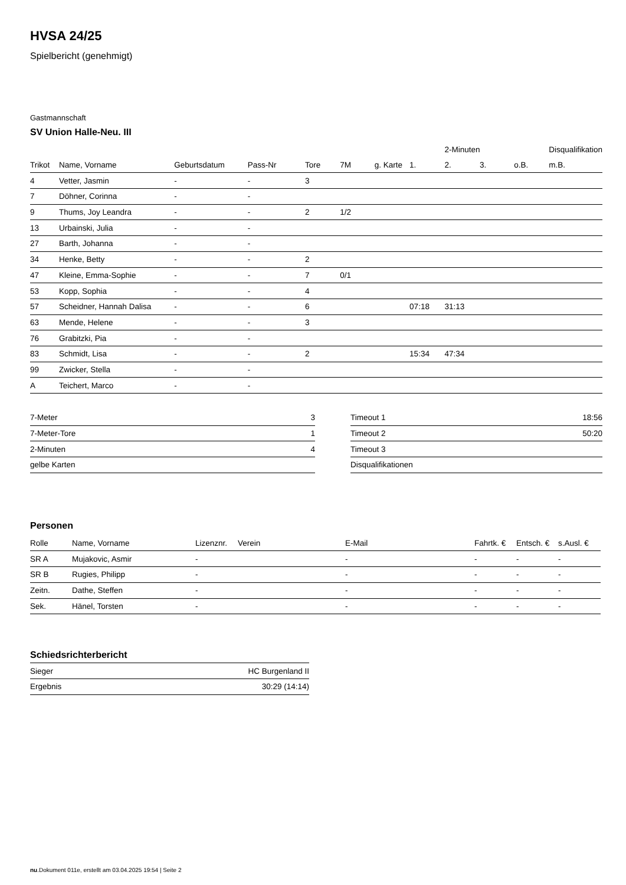HVSA 24/25
Spielbericht (genehmigt)
Gastmannschaft
SV Union Halle-Neu. III
| | | | | | | | | 2-Minuten | | | Disqualifikation |
| --- | --- | --- | --- | --- | --- | --- | --- | --- | --- | --- | --- |
| Trikot | Name, Vorname | Geburtsdatum | Pass-Nr | Tore | 7M | g. Karte | 1. | 2. | 3. | o.B. | m.B. |
| 4 | Vetter, Jasmin | - | - | 3 | | | | | | | |
| 7 | Döhner, Corinna | - | - | | | | | | | | |
| 9 | Thums, Joy Leandra | - | - | 2 | 1/2 | | | | | | |
| 13 | Urbainski, Julia | - | - | | | | | | | | |
| 27 | Barth, Johanna | - | - | | | | | | | | |
| 34 | Henke, Betty | - | - | 2 | | | | | | | |
| 47 | Kleine, Emma-Sophie | - | - | 7 | 0/1 | | | | | | |
| 53 | Kopp, Sophia | - | - | 4 | | | | | | | |
| 57 | Scheidner, Hannah Dalisa | - | - | 6 | | | 07:18 | 31:13 | | | |
| 63 | Mende, Helene | - | - | 3 | | | | | | | |
| 76 | Grabitzki, Pia | - | - | | | | | | | | |
| 83 | Schmidt, Lisa | - | - | 2 | | | 15:34 | 47:34 | | | |
| 99 | Zwicker, Stella | - | - | | | | | | | | |
| A | Teichert, Marco | - | - | | | | | | | | |
| 7-Meter | 3 |
| 7-Meter-Tore | 1 |
| 2-Minuten | 4 |
| gelbe Karten | |
| Timeout 1 | 18:56 |
| Timeout 2 | 50:20 |
| Timeout 3 | |
| Disqualifikationen | |
Personen
| Rolle | Name, Vorname | Lizenznr. | Verein | E-Mail | Fahrtk. € | Entsch. € | s.Ausl. € |
| --- | --- | --- | --- | --- | --- | --- | --- |
| SR A | Mujakovic, Asmir | - | | - | - | - | - |
| SR B | Rugies, Philipp | - | | - | - | - | - |
| Zeitn. | Dathe, Steffen | - | | - | - | - | - |
| Sek. | Hänel, Torsten | - | | - | - | - | - |
Schiedsrichterbericht
| Sieger | HC Burgenland II |
| Ergebnis | 30:29 (14:14) |
nu.Dokument 011e, erstellt am 03.04.2025 19:54 | Seite 2